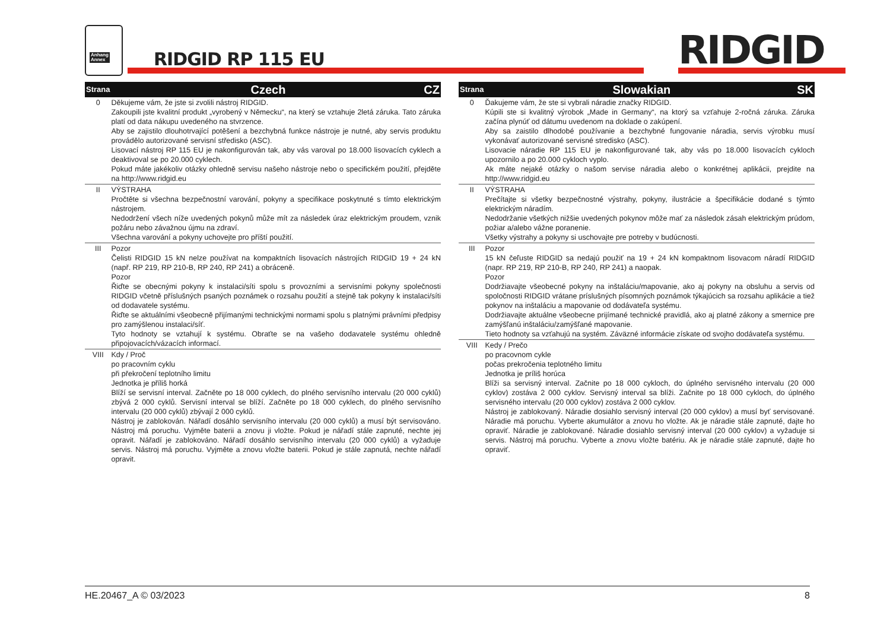Anhang
Annex
RIDGID RP 115 EU RIDGID
| Strana | Czech CZ |
| --- | --- |
| 0 | Děkujeme vám, že jste si zvolili nástroj RIDGID. Zakoupili jste kvalitní produkt „vyrobený v Německu“, na který se vztahuje 2letá záruka. Tato záruka platí od data nákupu uvedeného na stvrzence. Aby se zajistilo dlouhotrvající potěšení a bezchybná funkce nástroje je nutné, aby servis produktu provádělo autorizované servisní středisko (ASC). Lisovací nástroj RP 115 EU je nakonfigurován tak, aby vás varoval po 18.000 lisovacích cyklech a deaktivoval se po 20.000 cyklech. Pokud máte jakékoliv otázky ohledně servisu našeho nástroje nebo o specifickém použití, přejděte na http://www.ridgid.eu |
| II | VÝSTRAHA Pročtěte si všechna bezpečnostní varování, pokyny a specifikace poskytnuté s tímto elektrickým nástrojem. Nedodržení všech níže uvedených pokynů může mít za následek úraz elektrickým proudem, vznik požáru nebo závažnou újmu na zdraví. Všechna varování a pokyny uchovejte pro příští použití. |
| III | Pozor Čelisti RIDGID 15 kN nelze používat na kompaktních lisovacích nástrojích RIDGID 19 + 24 kN (např. RP 219, RP 210-B, RP 240, RP 241) a obráceně. Pozor Řiďte se obecnými pokyny k instalaci/síti spolu s provozními a servisními pokyny společnosti RIDGID včetně příslušných psaných poznámek o rozsahu použití a stejně tak pokyny k instalaci/síti od dodavatele systému. Řiďte se aktuálními všeobecně přijímanými technickými normami spolu s platnými právními předpisy pro zamýšlenou instalaci/síť. Tyto hodnoty se vztahují k systému. Obraťte se na vašeho dodavatele systému ohledně připojovacích/vázacích informací. |
| VIII | Kdy / Proč po pracovním cyklu při překročení teplotního limitu Jednotka je příliš horká Blíží se servisní interval. Začněte po 18 000 cyklech, do plného servisního intervalu (20 000 cyklů) zbývá 2 000 cyklů. Servisní interval se blíží. Začněte po 18 000 cyklech, do plného servisního intervalu (20 000 cyklů) zbývají 2 000 cyklů. Nástroj je zablokován. Nářadí dosáhlo servisního intervalu (20 000 cyklů) a musí být servisováno. Nástroj má poruchu. Vyjměte baterii a znovu ji vložte. Pokud je nářadí stále zapnuté, nechte jej opravit. Nářadí je zablokováno. Nářadí dosáhlo servisního intervalu (20 000 cyklů) a vyžaduje servis. Nástroj má poruchu. Vyjměte a znovu vložte baterii. Pokud je stále zapnutá, nechte nářadí opravit. |
| Strana | Slowakian SK |
| --- | --- |
| 0 | Ďakujeme vám, že ste si vybrali náradie značky RIDGID. Kúpili ste si kvalitný výrobok „Made in Germany“, na ktorý sa vzťahuje 2-ročná záruka. Záruka začína plynúť od dátumu uvedenom na doklade o zakúpení. Aby sa zaistilo dlhodobé používanie a bezchybné fungovanie náradia, servis výrobku musí vykonávať autorizované servisné stredisko (ASC). Lisovacie náradie RP 115 EU je nakonfigurované tak, aby vás po 18.000 lisovacích cykloch upozornilo a po 20.000 cykloch vyplo. Ak máte nejaké otázky o našom servise náradia alebo o konkrétnej aplikácii, prejdite na http://www.ridgid.eu |
| II | VÝSTRAHA Prečítajte si všetky bezpečnostné výstrahy, pokyny, ilustrácie a špecifikácie dodané s týmto elektrickým náradím. Nedodržanie všetkých nižšie uvedených pokynov môže mať za následok zásah elektrickým prúdom, požiar a/alebo vážne poranenie. Všetky výstrahy a pokyny si uschovajte pre potreby v budúcnosti. |
| III | Pozor 15 kN čeľuste RIDGID sa nedajú použiť na 19 + 24 kN kompaktnom lisovacom náradí RIDGID (napr. RP 219, RP 210-B, RP 240, RP 241) a naopak. Pozor Dodržiavajte všeobecné pokyny na inštaláciu/mapovanie, ako aj pokyny na obsluhu a servis od spoločnosti RIDGID vrátane príslušných písomných poznámok týkajúcich sa rozsahu aplikácie a tiež pokynov na inštaláciu a mapovanie od dodávateľa systému. Dodržiavajte aktuálne všeobecne prijímané technické pravidlá, ako aj platné zákony a smernice pre zamýšľanú inštaláciu/zamýšľané mapovanie. Tieto hodnoty sa vzťahujú na systém. Záväzné informácie získate od svojho dodávateľa systému. |
| VIII | Kedy / Prečo po pracovnom cykle počas prekročenia teplotného limitu Jednotka je príliš horúca Blíži sa servisný interval. Začnite po 18 000 cykloch, do úplného servisného intervalu (20 000 cyklov) zostáva 2 000 cyklov. Servisný interval sa blíži. Začnite po 18 000 cykloch, do úplného servisného intervalu (20 000 cyklov) zostáva 2 000 cyklov. Nástroj je zablokovaný. Náradie dosiahlo servisný interval (20 000 cyklov) a musí byť servisované. Náradie má poruchu. Vyberte akumulátor a znovu ho vložte. Ak je náradie stále zapnuté, dajte ho opraviť. Náradie je zablokované. Náradie dosiahlo servisný interval (20 000 cyklov) a vyžaduje si servis. Nástroj má poruchu. Vyberte a znovu vložte batériu. Ak je náradie stále zapnuté, dajte ho opraviť. |
HE.20467_A © 03/2023 8